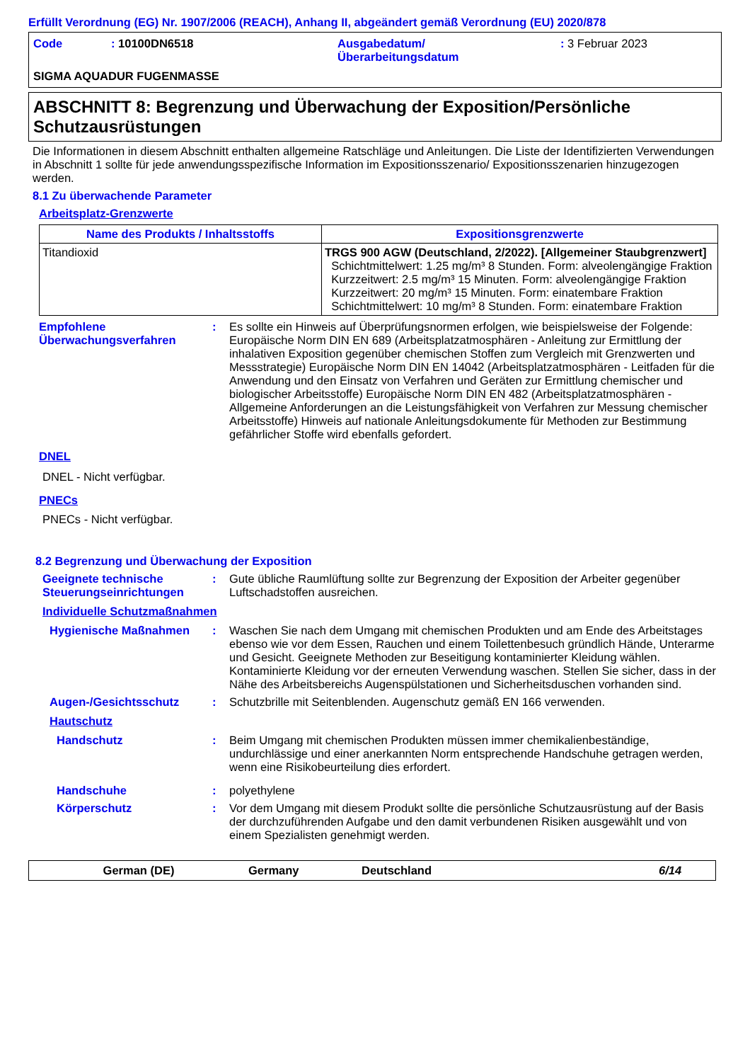Erfüllt Verordnung (EG) Nr. 1907/2006 (REACH), Anhang II, abgeändert gemäß Verordnung (EU) 2020/878
Code : 10100DN6518 Ausgabedatum/
Überarbeitungsdatum
: 3 Februar 2023
SIGMA AQUADUR FUGENMASSE
ABSCHNITT 8: Begrenzung und Überwachung der Exposition/Persönliche Schutzausrüstungen
Die Informationen in diesem Abschnitt enthalten allgemeine Ratschläge und Anleitungen. Die Liste der Identifizierten Verwendungen in Abschnitt 1 sollte für jede anwendungsspezifische Information im Expositionsszenario/ Expositionsszenarien hinzugezogen werden.
8.1 Zu überwachende Parameter
Arbeitsplatz-Grenzwerte
| Name des Produkts / Inhaltsstoffs | Expositionsgrenzwerte |
| --- | --- |
| Titandioxid | TRGS 900 AGW (Deutschland, 2/2022). [Allgemeiner Staubgrenzwert] Schichtmittelwert: 1.25 mg/m³ 8 Stunden. Form: alveolengängige Fraktion Kurzzeitwert: 2.5 mg/m³ 15 Minuten. Form: alveolengängige Fraktion Kurzzeitwert: 20 mg/m³ 15 Minuten. Form: einatembare Fraktion Schichtmittelwert: 10 mg/m³ 8 Stunden. Form: einatembare Fraktion |
Empfohlene Überwachungsverfahren
: Es sollte ein Hinweis auf Überprüfungsnormen erfolgen, wie beispielsweise der Folgende: Europäische Norm DIN EN 689 (Arbeitsplatzatmosphären - Anleitung zur Ermittlung der inhalativen Exposition gegenüber chemischen Stoffen zum Vergleich mit Grenzwerten und Messstrategie) Europäische Norm DIN EN 14042 (Arbeitsplatzatmosphären - Leitfaden für die Anwendung und den Einsatz von Verfahren und Geräten zur Ermittlung chemischer und biologischer Arbeitsstoffe) Europäische Norm DIN EN 482 (Arbeitsplatzatmosphären - Allgemeine Anforderungen an die Leistungsfähigkeit von Verfahren zur Messung chemischer Arbeitsstoffe) Hinweis auf nationale Anleitungsdokumente für Methoden zur Bestimmung gefährlicher Stoffe wird ebenfalls gefordert.
DNEL
DNEL - Nicht verfügbar.
PNECs
PNECs - Nicht verfügbar.
8.2 Begrenzung und Überwachung der Exposition
Geeignete technische Steuerungseinrichtungen
: Gute übliche Raumlüftung sollte zur Begrenzung der Exposition der Arbeiter gegenüber Luftschadstoffen ausreichen.
Individuelle Schutzmaßnahmen
Hygienische Maßnahmen : Waschen Sie nach dem Umgang mit chemischen Produkten und am Ende des Arbeitstages ebenso wie vor dem Essen, Rauchen und einem Toilettenbesuch gründlich Hände, Unterarme und Gesicht. Geeignete Methoden zur Beseitigung kontaminierter Kleidung wählen. Kontaminierte Kleidung vor der erneuten Verwendung waschen. Stellen Sie sicher, dass in der Nähe des Arbeitsbereichs Augenspülstationen und Sicherheitsduschen vorhanden sind.
Augen-/Gesichtsschutz : Schutzbrille mit Seitenblenden. Augenschutz gemäß EN 166 verwenden.
Hautschutz
Handschutz : Beim Umgang mit chemischen Produkten müssen immer chemikalienbeständige, undurchlässige und einer anerkannten Norm entsprechende Handschuhe getragen werden, wenn eine Risikobeurteilung dies erfordert.
Handschuhe : polyethylene
Körperschutz : Vor dem Umgang mit diesem Produkt sollte die persönliche Schutzausrüstung auf der Basis der durchzuführenden Aufgabe und den damit verbundenen Risiken ausgewählt und von einem Spezialisten genehmigt werden.
German (DE) Germany Deutschland 6/14